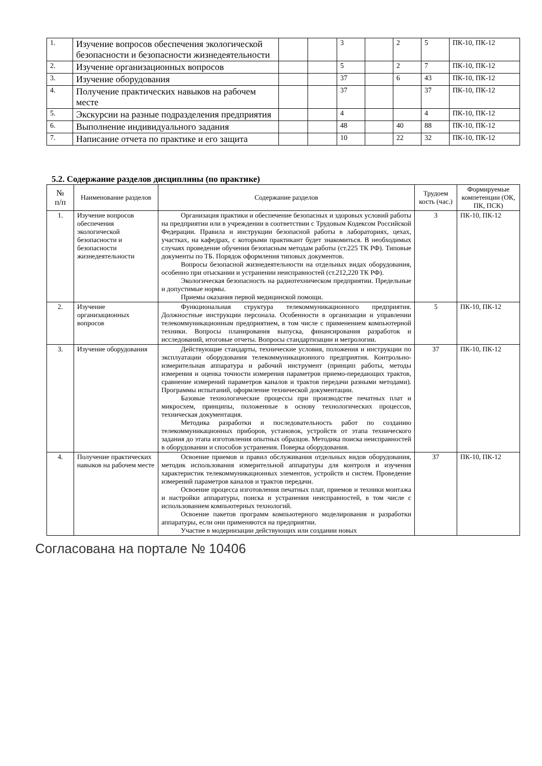| 1. | Изучение вопросов обеспечения экологической безопасности и безопасности жизнедеятельности | | | 3 | | 2 | 5 | ПК-10, ПК-12 |
| 2. | Изучение организационных вопросов | | | 5 | | 2 | 7 | ПК-10, ПК-12 |
| 3. | Изучение оборудования | | | 37 | | 6 | 43 | ПК-10, ПК-12 |
| 4. | Получение практических навыков на рабочем месте | | | 37 | | | 37 | ПК-10, ПК-12 |
| 5. | Экскурсии на разные подразделения предприятия | | | 4 | | | 4 | ПК-10, ПК-12 |
| 6. | Выполнение индивидуального задания | | | 48 | | 40 | 88 | ПК-10, ПК-12 |
| 7. | Написание отчета по практике и его защита | | | 10 | | 22 | 32 | ПК-10, ПК-12 |
5.2. Содержание разделов дисциплины (по практике)
| № п/п | Наименование разделов | Содержание разделов | Трудоем кость (час.) | Формируемые компетенции (ОК, ПК, ПСК) |
| --- | --- | --- | --- | --- |
| 1. | Изучение вопросов обеспечения экологической безопасности и безопасности жизнедеятельности | Организация практики и обеспечение безопасных и здоровых условий работы на предприятии или в учреждении в соответствии с Трудовым Кодексом Российской Федерации. Правила и инструкции безопасной работы в лабораториях, цехах, участках, на кафедрах, с которыми практикант будет знакомиться. В необходимых случаях проведение обучения безопасным методам работы (ст.225 ТК РФ). Типовые документы по ТБ. Порядок оформления типовых документов. Вопросы безопасной жизнедеятельности на отдельных видах оборудования, особенно при отыскании и устранении неисправностей (ст.212,220 ТК РФ). Экологическая безопасность на радиотехническом предприятии. Предельные и допустимые нормы. Приемы оказания первой медицинской помощи. | 3 | ПК-10, ПК-12 |
| 2. | Изучение организационных вопросов | Функциональная структура телекоммуникационного предприятия. Должностные инструкции персонала. Особенности в организации и управлении телекоммуникационным предприятием, в том числе с применением компьютерной техники. Вопросы планирования выпуска, финансирования разработок и исследований, итоговые отчеты. Вопросы стандартизации и метрологии. | 5 | ПК-10, ПК-12 |
| 3. | Изучение оборудования | Действующие стандарты, технические условия, положения и инструкции по эксплуатации оборудования телекоммуникационного предприятия. Контрольно-измерительная аппаратура и рабочий инструмент (принцип работы, методы измерения и оценка точности измерения параметров приемо-передающих трактов, сравнение измерений параметров каналов и трактов передачи разными методами). Программы испытаний, оформление технической документации. Базовые технологические процессы при производстве печатных плат и микросхем, принципы, положенные в основу технологических процессов, техническая документация. Методика разработки и последовательность работ по созданию телекоммуникационных приборов, установок, устройств от этапа технического задания до этапа изготовления опытных образцов. Методика поиска неисправностей в оборудовании и способов устранения. Поверка оборудования. | 37 | ПК-10, ПК-12 |
| 4. | Получение практических навыков на рабочем месте | Освоение приемов и правил обслуживания отдельных видов оборудования, методик использования измерительной аппаратуры для контроля и изучения характеристик телекоммуникационных элементов, устройств и систем. Проведение измерений параметров каналов и трактов передачи. Освоение процесса изготовления печатных плат, приемов и техники монтажа и настройки аппаратуры, поиска и устранения неисправностей, в том числе с использованием компьютерных технологий. Освоение пакетов программ компьютерного моделирования и разработки аппаратуры, если они применяются на предприятии. Участие в модернизации действующих или создании новых | 37 | ПК-10, ПК-12 |
Согласована на портале № 10406